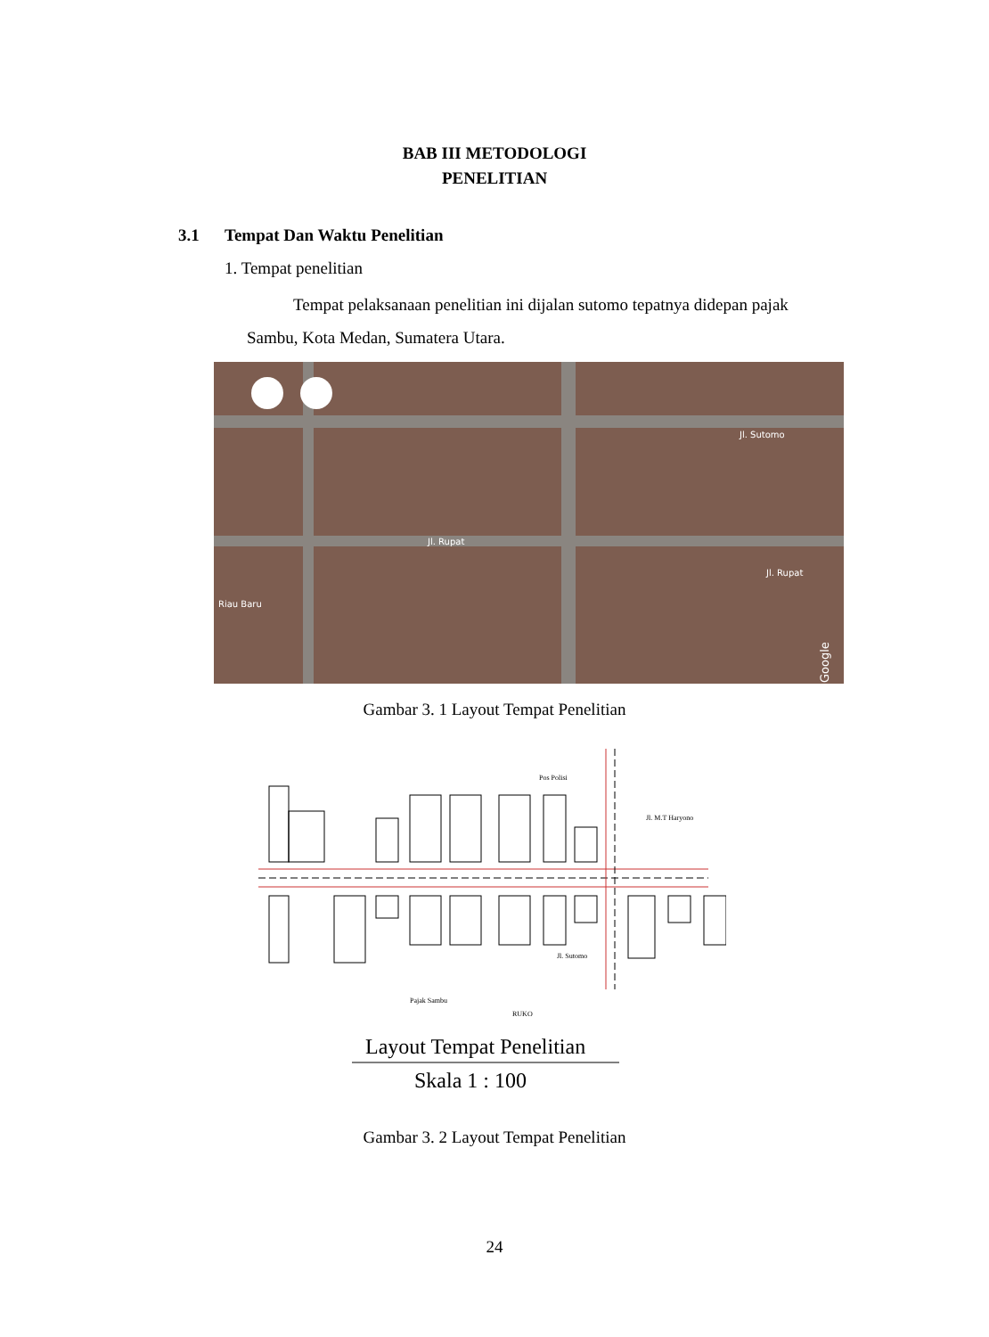BAB III METODOLOGI
PENELITIAN
3.1 Tempat Dan Waktu Penelitian
1. Tempat penelitian
Tempat pelaksanaan penelitian ini dijalan sutomo tepatnya didepan pajak Sambu, Kota Medan, Sumatera Utara.
Jl. Sutomo
Jl. Rupat
Jl. Rupat
Riau Baru
Google
Gambar 3. 1 Layout Tempat Penelitian
Pos Polisi
Jl. M.T Haryono
Jl. Sutomo
Pajak Sambu
RUKO
Layout Tempat Penelitian
Skala 1 : 100
Gambar 3. 2 Layout Tempat Penelitian
24